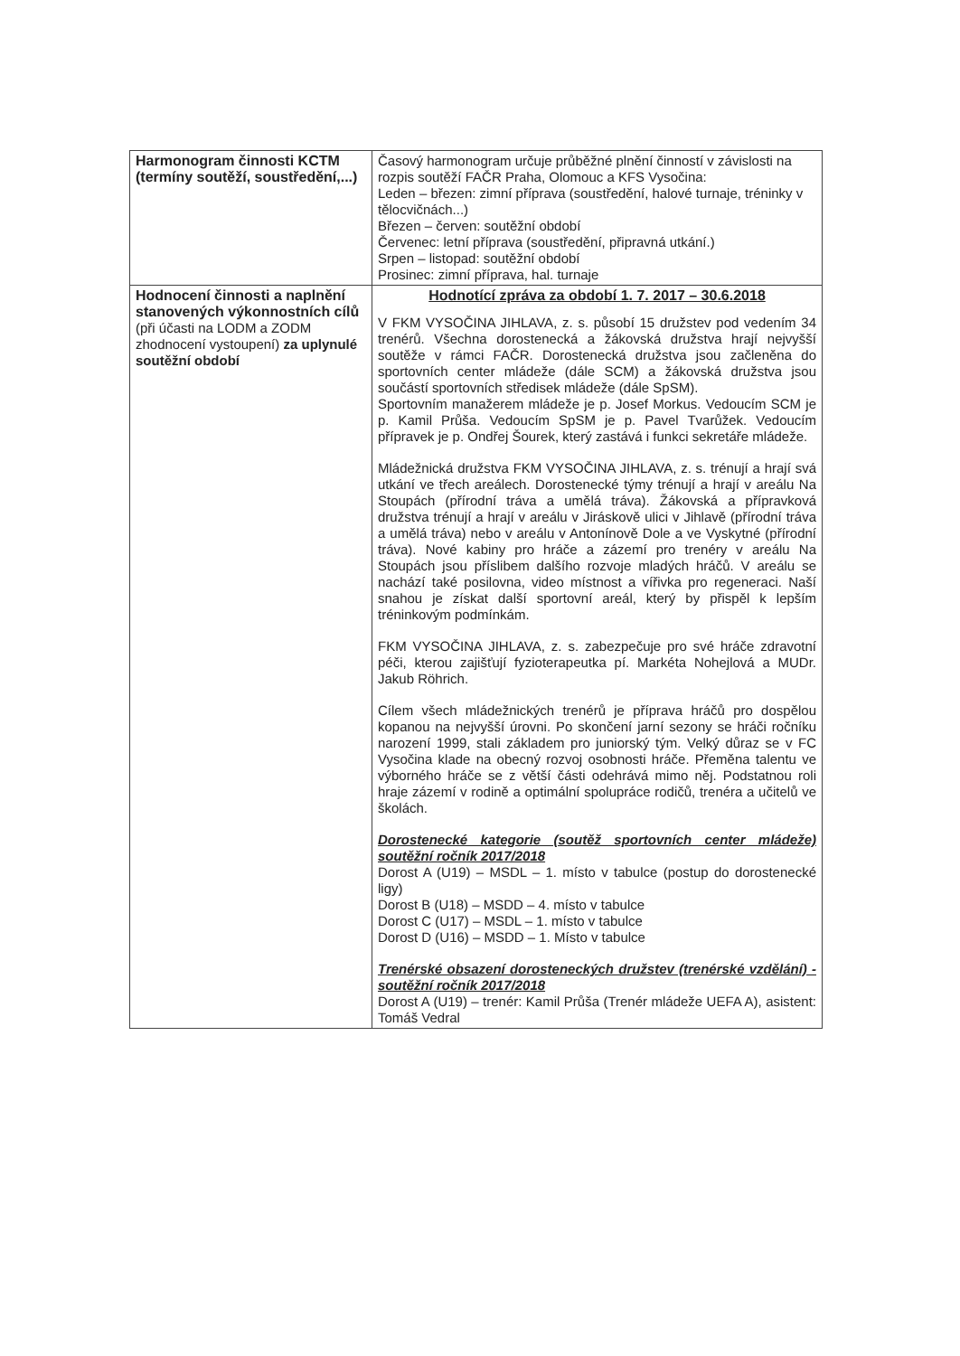| Harmonogram činnosti KCTM (termíny soutěží, soustředění,...) | Časový harmonogram určuje průběžné plnění činností v závislosti na rozpis soutěží FAČR Praha, Olomouc a KFS Vysočina: Leden – březen: zimní příprava (soustředění, halové turnaje, tréninky v tělocvičnách...) Březen – červen: soutěžní období Červenec: letní příprava (soustředění, připravná utkání.) Srpen – listopad: soutěžní období Prosinec: zimní příprava, hal. turnaje |
| Hodnocení činnosti a naplnění stanovených výkonnostních cílů (při účasti na LODM a ZODM zhodnocení vystoupení) za uplynulé soutěžní období | Hodnotící zpráva za období 1. 7. 2017 – 30.6.2018 V FKM VYSOČINA JIHLAVA, z. s. působí 15 družstev pod vedením 34 trenérů. Všechna dorostenecká a žákovská družstva hrají nejvyšší soutěže v rámci FAČR. Dorostenecká družstva jsou začleněna do sportovních center mládeže (dále SCM) a žákovská družstva jsou součástí sportovních středisek mládeže (dále SpSM). Sportovním manažerem mládeže je p. Josef Morkus. Vedoucím SCM je p. Kamil Průša. Vedoucím SpSM je p. Pavel Tvarůžek. Vedoucím přípravek je p. Ondřej Šourek, který zastává i funkci sekretáře mládeže. Mládežnická družstva FKM VYSOČINA JIHLAVA, z. s. trénují a hrají svá utkání ve třech areálech. Dorostenecké týmy trénují a hrají v areálu Na Stoupách (přírodní tráva a umělá tráva). Žákovská a přípravková družstva trénují a hrají v areálu v Jiráskově ulici v Jihlavě (přírodní tráva a umělá tráva) nebo v areálu v Antonínově Dole a ve Vyskytné (přírodní tráva). Nové kabiny pro hráče a zázemí pro trenéry v areálu Na Stoupách jsou příslibem dalšího rozvoje mladých hráčů. V areálu se nachází také posilovna, video místnost a vířivka pro regeneraci. Naší snahou je získat další sportovní areál, který by přispěl k lepším tréninkovým podmínkám. FKM VYSOČINA JIHLAVA, z. s. zabezpečuje pro své hráče zdravotní péči, kterou zajišťují fyzioterapeutka pí. Markéta Nohejlová a MUDr. Jakub Röhrich. Cílem všech mládežnických trenérů je příprava hráčů pro dospělou kopanou na nejvyšší úrovni. Po skončení jarní sezony se hráči ročníku narození 1999, stali základem pro juniorský tým. Velký důraz se v FC Vysočina klade na obecný rozvoj osobnosti hráče. Přeměna talentu ve výborného hráče se z větší části odehrává mimo něj. Podstatnou roli hraje zázemí v rodině a optimální spolupráce rodičů, trenéra a učitelů ve školách. Dorostenecké kategorie (soutěž sportovních center mládeže) soutěžní ročník 2017/2018 Dorost A (U19) – MSDL – 1. místo v tabulce (postup do dorostenecké ligy) Dorost B (U18) – MSDD – 4. místo v tabulce Dorost C (U17) – MSDL – 1. místo v tabulce Dorost D (U16) – MSDD – 1. Místo v tabulce Trenérské obsazení dorosteneckých družstev (trenérské vzdělání) - soutěžní ročník 2017/2018 Dorost A (U19) – trenér: Kamil Průša (Trenér mládeže UEFA A), asistent: Tomáš Vedral |